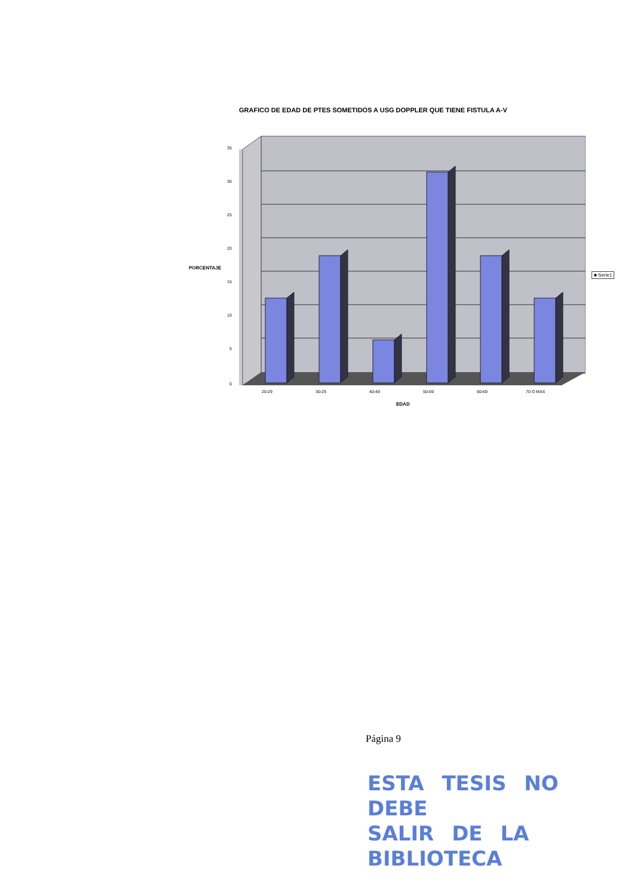GRAFICO DE EDAD DE PTES SOMETIDOS A USG DOPPLER QUE TIENE FISTULA A-V
PORCENTAJE
35
30
25
20
15
10
5
0
20-29 30-29 40-49 50-59 60-69 70 O MAS
EDAD
■ Serie1
Página 9
ESTA TESIS NO DEBE
SALIR DE LA BIBLIOTECA